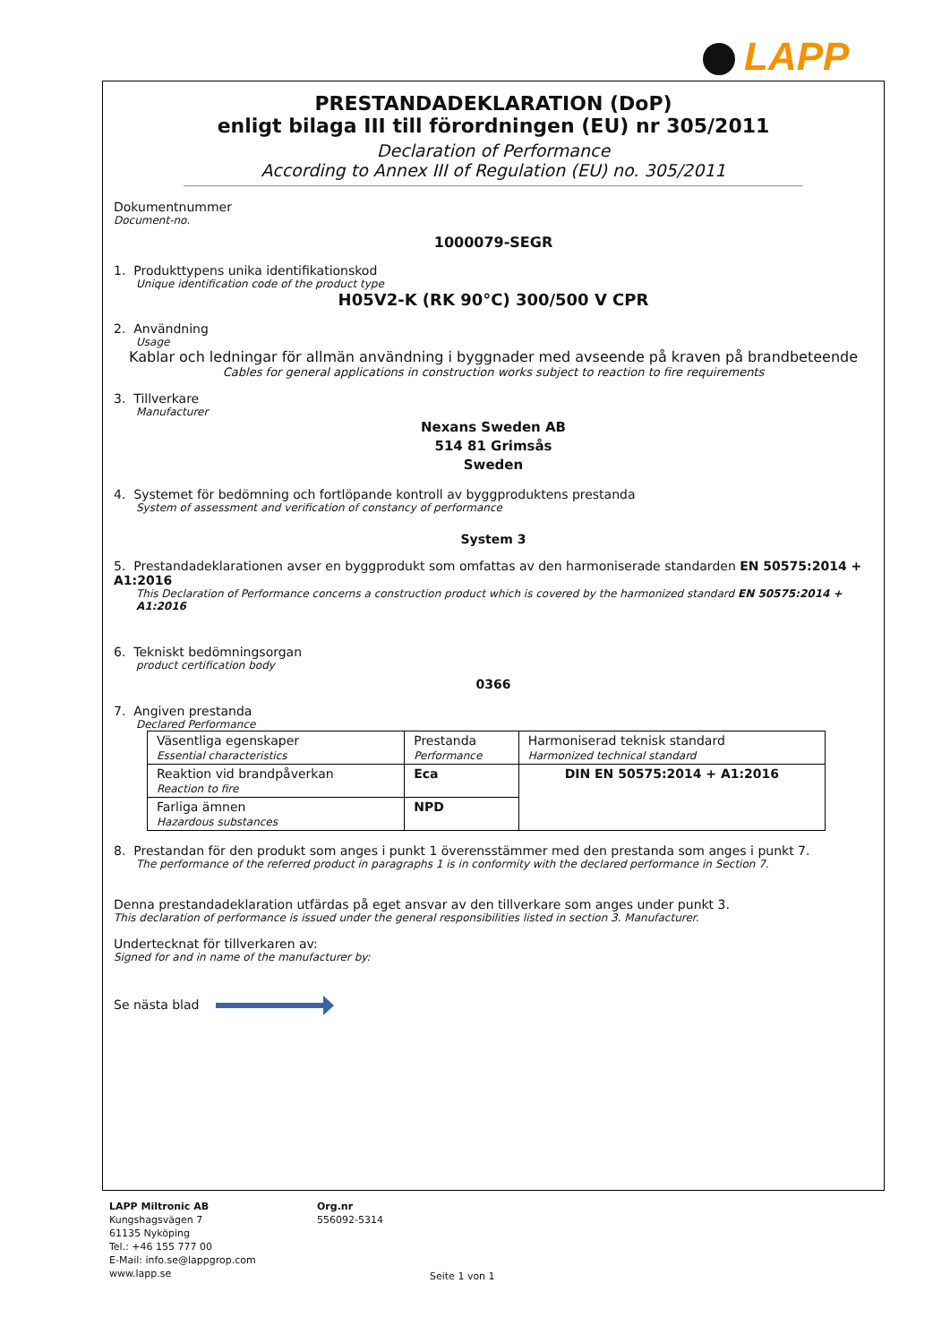LAPP
PRESTANDADEKLARATION (DoP)
enligt bilaga III till förordningen (EU) nr 305/2011
Declaration of Performance
According to Annex III of Regulation (EU) no. 305/2011
Dokumentnummer
Document-no.
1000079-SEGR
1. Produkttypens unika identifikationskod
Unique identification code of the product type
H05V2-K (RK 90°C) 300/500 V CPR
2. Användning
Usage
Kablar och ledningar för allmän användning i byggnader med avseende på kraven på brandbeteende
Cables for general applications in construction works subject to reaction to fire requirements
3. Tillverkare
Manufacturer
Nexans Sweden AB
514 81 Grimsås
Sweden
4. Systemet för bedömning och fortlöpande kontroll av byggproduktens prestanda
System of assessment and verification of constancy of performance
System 3
5. Prestandadeklarationen avser en byggprodukt som omfattas av den harmoniserade standarden EN 50575:2014 + A1:2016
This Declaration of Performance concerns a construction product which is covered by the harmonized standard EN 50575:2014 + A1:2016
6. Tekniskt bedömningsorgan
product certification body
0366
7. Angiven prestanda
Declared Performance
| Väsentliga egenskaper Essential characteristics | Prestanda Performance | Harmoniserad teknisk standard Harmonized technical standard |
| Reaktion vid brandpåverkan Reaction to fire | Eca | DIN EN 50575:2014 + A1:2016 |
| Farliga ämnen Hazardous substances | NPD | |
8. Prestandan för den produkt som anges i punkt 1 överensstämmer med den prestanda som anges i punkt 7.
The performance of the referred product in paragraphs 1 is in conformity with the declared performance in Section 7.
Denna prestandadeklaration utfärdas på eget ansvar av den tillverkare som anges under punkt 3.
This declaration of performance is issued under the general responsibilities listed in section 3. Manufacturer.
Undertecknat för tillverkaren av:
Signed for and in name of the manufacturer by:
Se nästa blad
LAPP Miltronic AB
Kungshagsvägen 7
61135 Nyköping
Tel.: +46 155 777 00
E-Mail: info.se@lappgrop.com
www.lapp.se
Org.nr
556092-5314
Seite 1 von 1